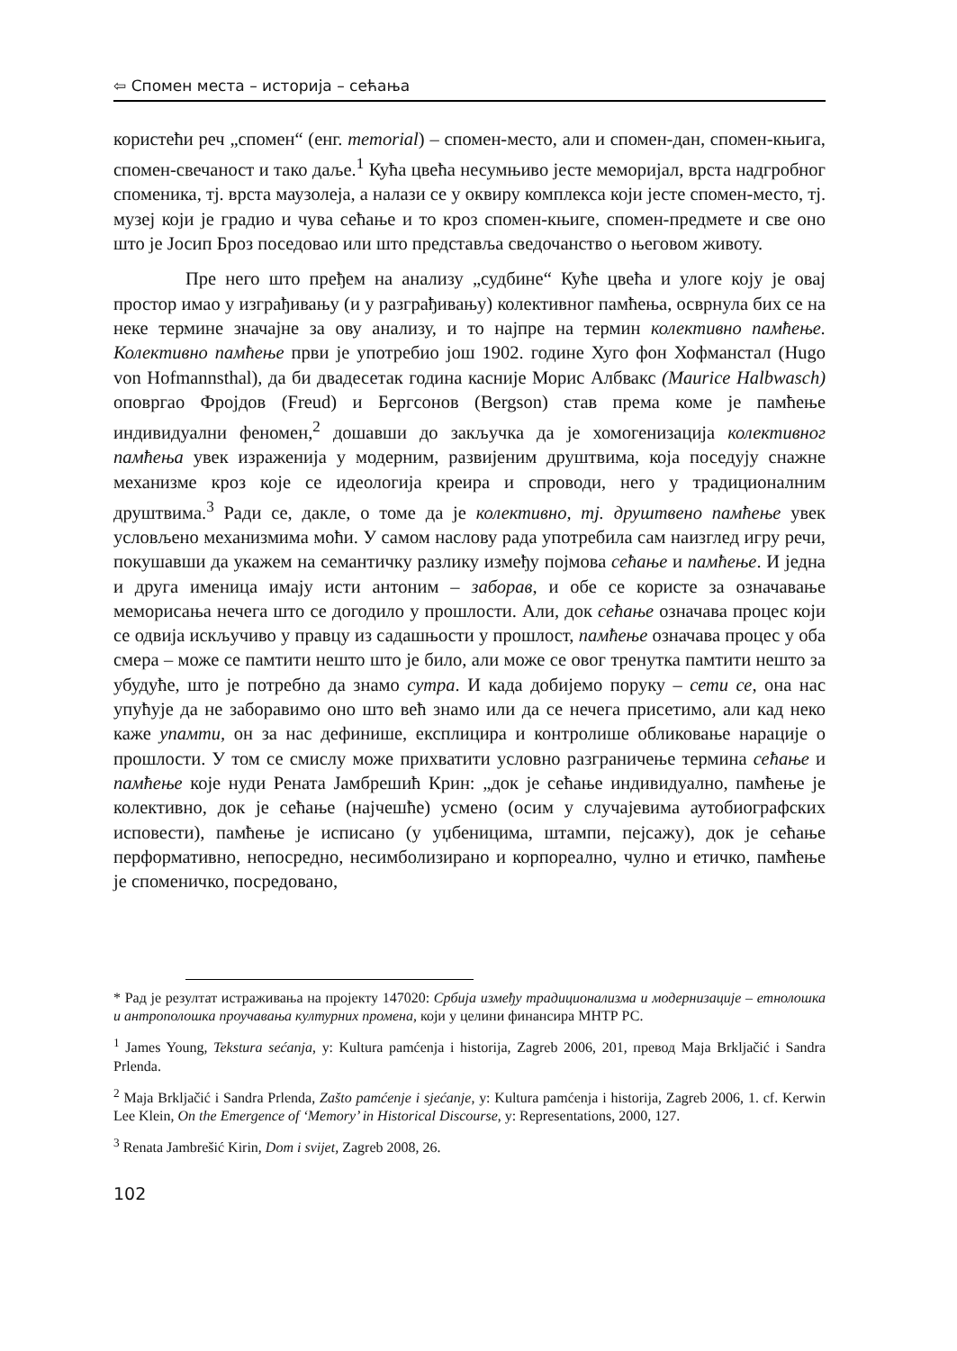⇦ Спомен места – историја – сећања
користећи реч „спомен“ (енг. memorial) – спомен-место, али и спомен-дан, спомен-књига, спомен-свечаност и тако даље.<sup>1</sup> Кућа цвећа несумњиво јесте меморијал, врста надгробног споменика, тј. врста маузолеја, а налази се у оквиру комплекса који јесте спомен-место, тј. музеј који је градио и чува сећање и то кроз спомен-књиге, спомен-предмете и све оно што је Јосип Броз поседовао или што представља сведочанство о његовом животу.
Пре него што пређем на анализу „судбине“ Куће цвећа и улоге коју је овај простор имао у изграђивању (и у разграђивању) колективног памћења, осврнула бих се на неке термине значајне за ову анализу, и то најпре на термин колективно памћење. Колективно памћење први је употребио још 1902. године Хуго фон Хофманстал (Hugo von Hofmannsthal), да би двадесетак година касније Морис Албвакс (Maurice Halbwasch) оповргао Фројдов (Freud) и Бергсонов (Bergson) став према коме је памћење индивидуални феномен,<sup>2</sup> дошавши до закључка да је хомогенизација колективног памћења увек израженија у модерним, развијеним друштвима, која поседују снажне механизме кроз које се идеологија креира и спроводи, него у традиционалним друштвима.<sup>3</sup> Ради се, дакле, о томе да је колективно, тј. друштвено памћење увек условљено механизмима моћи. У самом наслову рада употребила сам наизглед игру речи, покушавши да укажем на семантичку разлику између појмова сећање и памћење. И једна и друга именица имају исти антоним – заборав, и обе се користе за означавање меморисања нечега што се догодило у прошлости. Али, док сећање означава процес који се одвија искључиво у правцу из садашњости у прошлост, памћење означава процес у оба смера – може се памтити нешто што је било, али може се овог тренутка памтити нешто за убудуће, што је потребно да знамо сутра. И када добијемо поруку – сети се, она нас упућује да не заборавимо оно што већ знамо или да се нечега присетимо, али кад неко каже упамти, он за нас дефинише, експлицира и контролише обликовање нарације о прошлости. У том се смислу може прихватити условно разграничење термина сећање и памћење које нуди Рената Јамбрешић Крин: „док је сећање индивидуално, памћење је колективно, док је сећање (најчешће) усмено (осим у случајевима аутобиографских исповести), памћење је исписано (у уџбеницима, штампи, пејсажу), док је сећање перформативно, непосредно, несимболизирано и корпореално, чулно и етичко, памћење је споменичко, посредовано,
* Рад је резултат истраживања на пројекту 147020: Србија између традиционализма и модернизације – етнолошка и антрополошка проучавања културних промена, који у целини финансира МНТР РС.
<sup>1</sup> James Young, Tekstura sećanja, у: Kultura pamćenja i historija, Zagreb 2006, 201, превод Maja Brkljačić i Sandra Prlenda.
<sup>2</sup> Maja Brkljačić i Sandra Prlenda, Zašto pamćenje i sjećanje, у: Kultura pamćenja i historija, Zagreb 2006, 1. cf. Kerwin Lee Klein, On the Emergence of ‘Memory’ in Historical Discourse, у: Representations, 2000, 127.
<sup>3</sup> Renata Jambrešić Kirin, Dom i svijet, Zagreb 2008, 26.
102